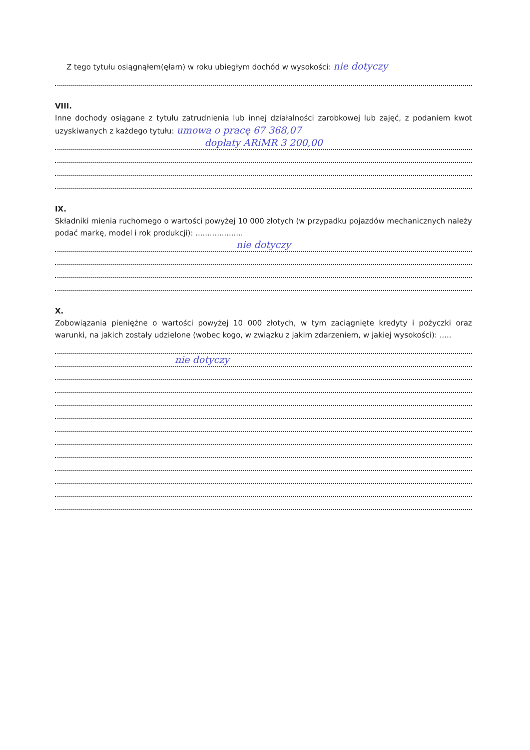Z tego tytułu osiągnąłem(ęłam) w roku ubiegłym dochód w wysokości: nie dotyczy
VIII.
Inne dochody osiągane z tytułu zatrudnienia lub innej działalności zarobkowej lub zajęć, z podaniem kwot uzyskiwanych z każdego tytułu: umowa o pracę 67 368,07
dopłaty ARiMR 3 200,00
IX.
Składniki mienia ruchomego o wartości powyżej 10 000 złotych (w przypadku pojazdów mechanicznych należy podać markę, model i rok produkcji): ....................
nie dotyczy
X.
Zobowiązania pieniężne o wartości powyżej 10 000 złotych, w tym zaciągnięte kredyty i pożyczki oraz warunki, na jakich zostały udzielone (wobec kogo, w związku z jakim zdarzeniem, w jakiej wysokości): .....
nie dotyczy